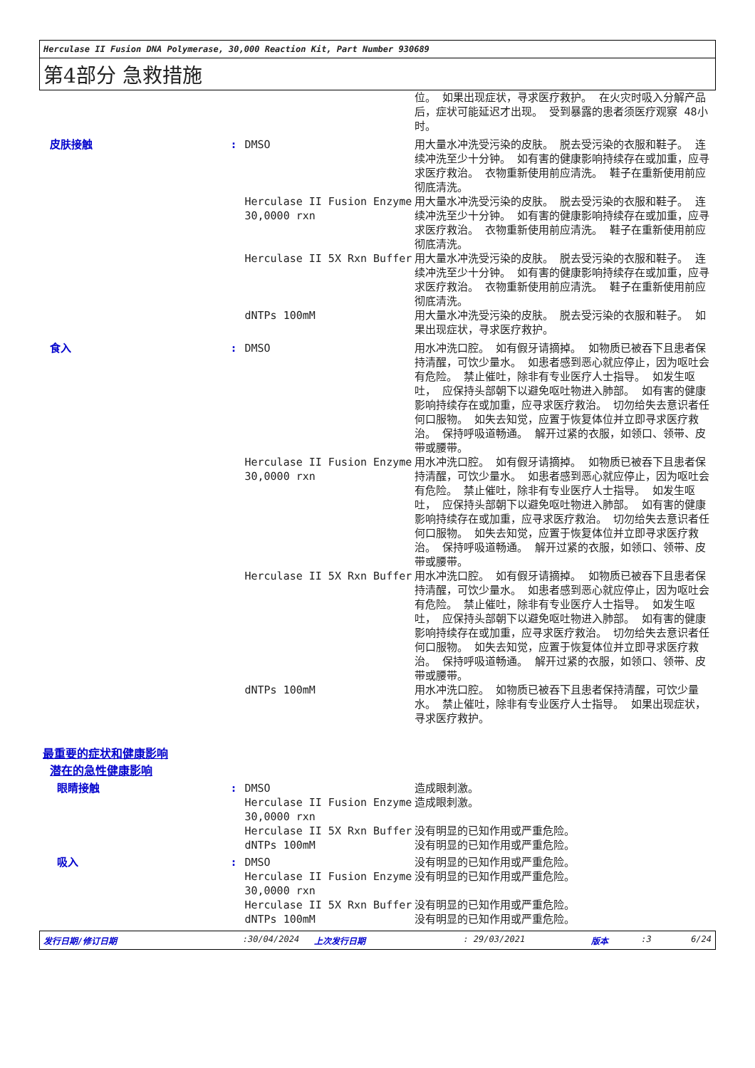Herculase II Fusion DNA Polymerase, 30,000 Reaction Kit, Part Number 930689
第4部分 急救措施
| | | | 位。 如果出现症状，寻求医疗救护。 在火灾时吸入分解产品后，症状可能延迟才出现。 受到暴露的患者须医疗观察 48小时。 |
| 皮肤接触 | : | DMSO | 用大量水冲洗受污染的皮肤。 脱去受污染的衣服和鞋子。 连续冲洗至少十分钟。 如有害的健康影响持续存在或加重，应寻求医疗救治。 衣物重新使用前应清洗。 鞋子在重新使用前应彻底清洗。 |
| | | Herculase II Fusion Enzyme 30,0000 rxn | 用大量水冲洗受污染的皮肤。 脱去受污染的衣服和鞋子。 连续冲洗至少十分钟。 如有害的健康影响持续存在或加重，应寻求医疗救治。 衣物重新使用前应清洗。 鞋子在重新使用前应彻底清洗。 |
| | | Herculase II 5X Rxn Buffer | 用大量水冲洗受污染的皮肤。 脱去受污染的衣服和鞋子。 连续冲洗至少十分钟。 如有害的健康影响持续存在或加重，应寻求医疗救治。 衣物重新使用前应清洗。 鞋子在重新使用前应彻底清洗。 |
| | | dNTPs 100mM | 用大量水冲洗受污染的皮肤。 脱去受污染的衣服和鞋子。 如果出现症状，寻求医疗救护。 |
| 食入 | : | DMSO | 用水冲洗口腔。 如有假牙请摘掉。 如物质已被吞下且患者保持清醒，可饮少量水。 如患者感到恶心就应停止，因为呕吐会有危险。 禁止催吐，除非有专业医疗人士指导。 如发生呕吐， 应保持头部朝下以避免呕吐物进入肺部。 如有害的健康影响持续存在或加重，应寻求医疗救治。 切勿给失去意识者任何口服物。 如失去知觉，应置于恢复体位并立即寻求医疗救治。 保持呼吸道畅通。 解开过紧的衣服，如领口、领带、皮带或腰带。 |
| | | Herculase II Fusion Enzyme 30,0000 rxn | 用水冲洗口腔。 如有假牙请摘掉。 如物质已被吞下且患者保持清醒，可饮少量水。 如患者感到恶心就应停止，因为呕吐会有危险。 禁止催吐，除非有专业医疗人士指导。 如发生呕吐， 应保持头部朝下以避免呕吐物进入肺部。 如有害的健康影响持续存在或加重，应寻求医疗救治。 切勿给失去意识者任何口服物。 如失去知觉，应置于恢复体位并立即寻求医疗救治。 保持呼吸道畅通。 解开过紧的衣服，如领口、领带、皮带或腰带。 |
| | | Herculase II 5X Rxn Buffer | 用水冲洗口腔。 如有假牙请摘掉。 如物质已被吞下且患者保持清醒，可饮少量水。 如患者感到恶心就应停止，因为呕吐会有危险。 禁止催吐，除非有专业医疗人士指导。 如发生呕吐， 应保持头部朝下以避免呕吐物进入肺部。 如有害的健康影响持续存在或加重，应寻求医疗救治。 切勿给失去意识者任何口服物。 如失去知觉，应置于恢复体位并立即寻求医疗救治。 保持呼吸道畅通。 解开过紧的衣服，如领口、领带、皮带或腰带。 |
| | | dNTPs 100mM | 用水冲洗口腔。 如物质已被吞下且患者保持清醒，可饮少量水。 禁止催吐，除非有专业医疗人士指导。 如果出现症状，寻求医疗救护。 |
| 最重要的症状和健康影响 | | | |
| 潜在的急性健康影响 | | | |
| 眼睛接触 | : | DMSO | 造成眼刺激。 |
| | | Herculase II Fusion Enzyme 30,0000 rxn | 造成眼刺激。 |
| | | Herculase II 5X Rxn Buffer | 没有明显的已知作用或严重危险。 |
| | | dNTPs 100mM | 没有明显的已知作用或严重危险。 |
| 吸入 | : | DMSO | 没有明显的已知作用或严重危险。 |
| | | Herculase II Fusion Enzyme 30,0000 rxn | 没有明显的已知作用或严重危险。 |
| | | Herculase II 5X Rxn Buffer | 没有明显的已知作用或严重危险。 |
| | | dNTPs 100mM | 没有明显的已知作用或严重危险。 |
发行日期/修订日期 :30/04/2024 上次发行日期 : 29/03/2021 版本 :3 6/24